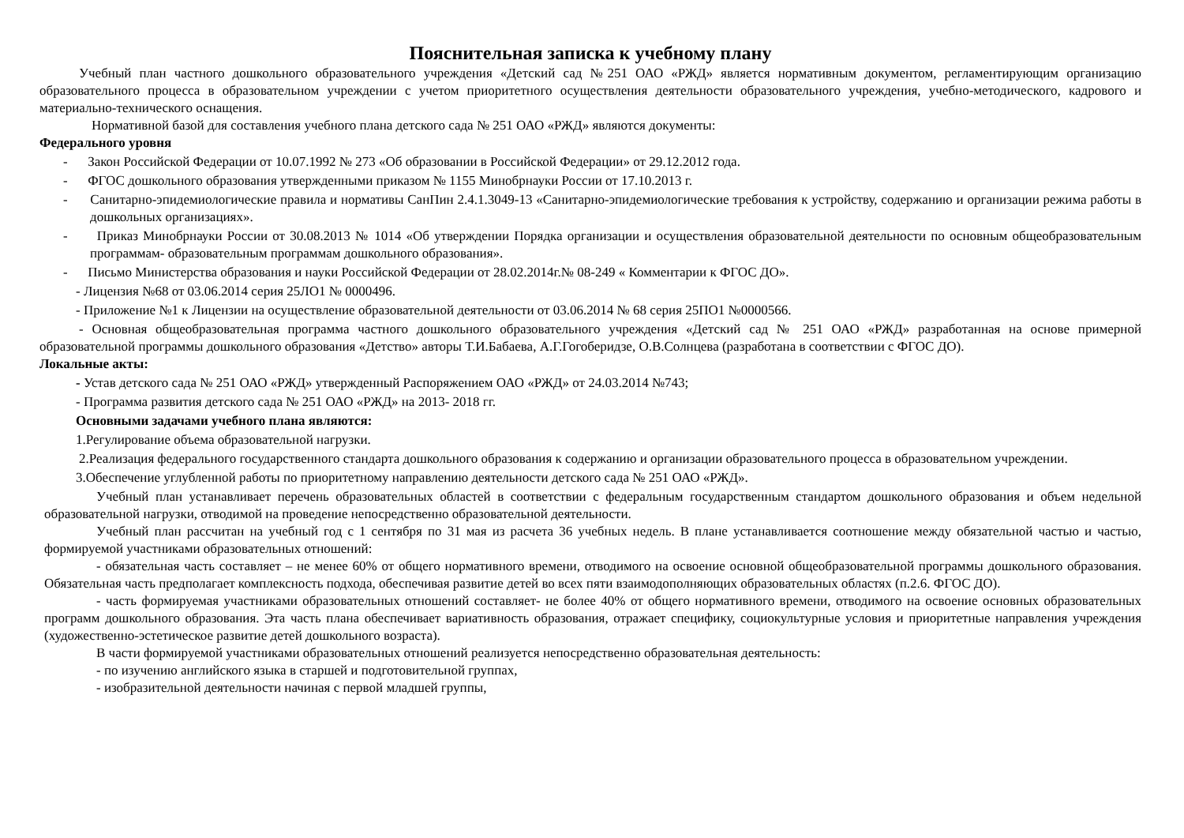Пояснительная записка к учебному плану
Учебный план частного дошкольного образовательного учреждения «Детский сад №251 ОАО «РЖД» является нормативным документом, регламентирующим организацию образовательного процесса в образовательном учреждении с учетом приоритетного осуществления деятельности образовательного учреждения, учебно-методического, кадрового и материально-технического оснащения.
Нормативной базой для составления учебного плана детского сада № 251 ОАО «РЖД» являются документы:
Федерального уровня
- Закон Российской Федерации от 10.07.1992 № 273 «Об образовании в Российской Федерации» от 29.12.2012 года.
- ФГОС дошкольного образования утвержденными приказом № 1155 Минобрнауки России от 17.10.2013 г.
- Санитарно-эпидемиологические правила и нормативы СанПин 2.4.1.3049-13 «Санитарно-эпидемиологические требования к устройству, содержанию и организации режима работы в дошкольных организациях».
- Приказ Минобрнауки России от 30.08.2013 № 1014 «Об утверждении Порядка организации и осуществления образовательной деятельности по основным общеобразовательным программам- образовательным программам дошкольного образования».
- Письмо Министерства образования и науки Российской Федерации от 28.02.2014г.№ 08-249 « Комментарии к ФГОС ДО».
- Лицензия №68 от 03.06.2014 серия 25ЛО1 № 0000496.
- Приложение №1 к Лицензии на осуществление образовательной деятельности от 03.06.2014 № 68 серия 25ПО1 №0000566.
- Основная общеобразовательная программа частного дошкольного образовательного учреждения «Детский сад № 251 ОАО «РЖД» разработанная на основе примерной образовательной программы дошкольного образования «Детство» авторы Т.И.Бабаева, А.Г.Гогоберидзе, О.В.Солнцева (разработана в соответствии с ФГОС ДО).
Локальные акты:
- Устав детского сада № 251 ОАО «РЖД» утвержденный Распоряжением ОАО «РЖД» от 24.03.2014 №743;
- Программа развития детского сада № 251 ОАО «РЖД» на 2013- 2018 гг.
Основными задачами учебного плана являются:
1.Регулирование объема образовательной нагрузки.
2.Реализация федерального государственного стандарта дошкольного образования к содержанию и организации образовательного процесса в образовательном учреждении.
3.Обеспечение углубленной работы по приоритетному направлению деятельности детского сада № 251 ОАО «РЖД».
Учебный план устанавливает перечень образовательных областей в соответствии с федеральным государственным стандартом дошкольного образования и объем недельной образовательной нагрузки, отводимой на проведение непосредственно образовательной деятельности.
Учебный план рассчитан на учебный год с 1 сентября по 31 мая из расчета 36 учебных недель. В плане устанавливается соотношение между обязательной частью и частью, формируемой участниками образовательных отношений:
- обязательная часть составляет – не менее 60% от общего нормативного времени, отводимого на освоение основной общеобразовательной программы дошкольного образования. Обязательная часть предполагает комплексность подхода, обеспечивая развитие детей во всех пяти взаимодополняющих образовательных областях (п.2.6. ФГОС ДО).
- часть формируемая участниками образовательных отношений составляет- не более 40% от общего нормативного времени, отводимого на освоение основных образовательных программ дошкольного образования. Эта часть плана обеспечивает вариативность образования, отражает специфику, социокультурные условия и приоритетные направления учреждения (художественно-эстетическое развитие детей дошкольного возраста).
В части формируемой участниками образовательных отношений реализуется непосредственно образовательная деятельность:
- по изучению английского языка в старшей и подготовительной группах,
- изобразительной деятельности начиная с первой младшей группы,